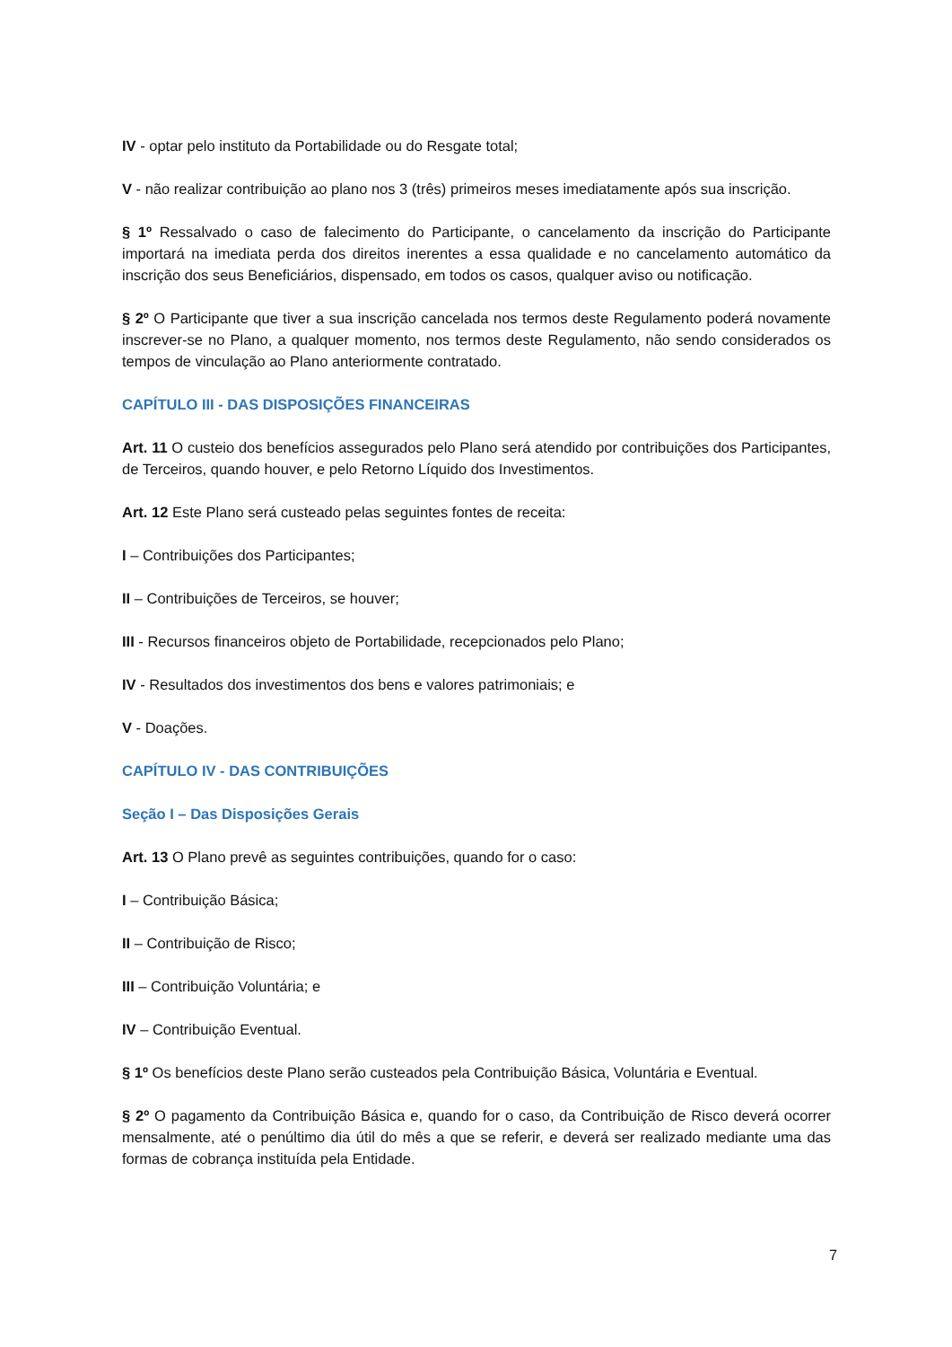IV - optar pelo instituto da Portabilidade ou do Resgate total;
V - não realizar contribuição ao plano nos 3 (três) primeiros meses imediatamente após sua inscrição.
§ 1º Ressalvado o caso de falecimento do Participante, o cancelamento da inscrição do Participante importará na imediata perda dos direitos inerentes a essa qualidade e no cancelamento automático da inscrição dos seus Beneficiários, dispensado, em todos os casos, qualquer aviso ou notificação.
§ 2º O Participante que tiver a sua inscrição cancelada nos termos deste Regulamento poderá novamente inscrever-se no Plano, a qualquer momento, nos termos deste Regulamento, não sendo considerados os tempos de vinculação ao Plano anteriormente contratado.
CAPÍTULO III - DAS DISPOSIÇÕES FINANCEIRAS
Art. 11 O custeio dos benefícios assegurados pelo Plano será atendido por contribuições dos Participantes, de Terceiros, quando houver, e pelo Retorno Líquido dos Investimentos.
Art. 12 Este Plano será custeado pelas seguintes fontes de receita:
I – Contribuições dos Participantes;
II – Contribuições de Terceiros, se houver;
III - Recursos financeiros objeto de Portabilidade, recepcionados pelo Plano;
IV - Resultados dos investimentos dos bens e valores patrimoniais; e
V - Doações.
CAPÍTULO IV - DAS CONTRIBUIÇÕES
Seção I – Das Disposições Gerais
Art. 13 O Plano prevê as seguintes contribuições, quando for o caso:
I – Contribuição Básica;
II – Contribuição de Risco;
III – Contribuição Voluntária; e
IV – Contribuição Eventual.
§ 1º Os benefícios deste Plano serão custeados pela Contribuição Básica, Voluntária e Eventual.
§ 2º O pagamento da Contribuição Básica e, quando for o caso, da Contribuição de Risco deverá ocorrer mensalmente, até o penúltimo dia útil do mês a que se referir, e deverá ser realizado mediante uma das formas de cobrança instituída pela Entidade.
7